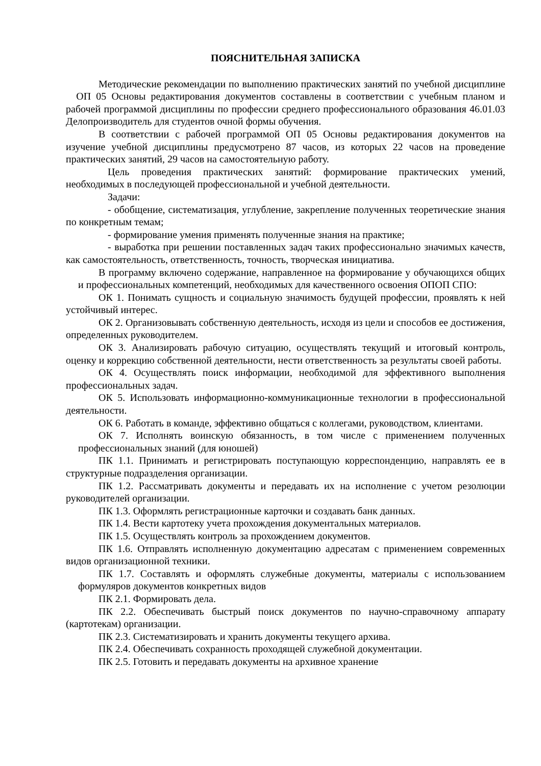ПОЯСНИТЕЛЬНАЯ ЗАПИСКА
Методические рекомендации по выполнению практических занятий по учебной дисциплине ОП 05 Основы редактирования документов составлены в соответствии с учебным планом и рабочей программой дисциплины по профессии среднего профессионального образования 46.01.03 Делопроизводитель для студентов очной формы обучения.
В соответствии с рабочей программой ОП 05 Основы редактирования документов на изучение учебной дисциплины предусмотрено 87 часов, из которых 22 часов на проведение практических занятий, 29 часов на самостоятельную работу.
Цель проведения практических занятий: формирование практических умений, необходимых в последующей профессиональной и учебной деятельности.
Задачи:
- обобщение, систематизация, углубление, закрепление полученных теоретические знания по конкретным темам;
- формирование умения применять полученные знания на практике;
- выработка при решении поставленных задач таких профессионально значимых качеств, как самостоятельность, ответственность, точность, творческая инициатива.
В программу включено содержание, направленное на формирование у обучающихся общих и профессиональных компетенций, необходимых для качественного освоения ОПОП СПО:
ОК 1. Понимать сущность и социальную значимость будущей профессии, проявлять к ней устойчивый интерес.
ОК 2. Организовывать собственную деятельность, исходя из цели и способов ее достижения, определенных руководителем.
ОК 3. Анализировать рабочую ситуацию, осуществлять текущий и итоговый контроль, оценку и коррекцию собственной деятельности, нести ответственность за результаты своей работы.
ОК 4. Осуществлять поиск информации, необходимой для эффективного выполнения профессиональных задач.
ОК 5. Использовать информационно-коммуникационные технологии в профессиональной деятельности.
ОК 6. Работать в команде, эффективно общаться с коллегами, руководством, клиентами.
ОК 7. Исполнять воинскую обязанность, в том числе с применением полученных профессиональных знаний (для юношей)
ПК 1.1. Принимать и регистрировать поступающую корреспонденцию, направлять ее в структурные подразделения организации.
ПК 1.2. Рассматривать документы и передавать их на исполнение с учетом резолюции руководителей организации.
ПК 1.3. Оформлять регистрационные карточки и создавать банк данных.
ПК 1.4. Вести картотеку учета прохождения документальных материалов.
ПК 1.5. Осуществлять контроль за прохождением документов.
ПК 1.6. Отправлять исполненную документацию адресатам с применением современных видов организационной техники.
ПК 1.7. Составлять и оформлять служебные документы, материалы с использованием формуляров документов конкретных видов
ПК 2.1. Формировать дела.
ПК 2.2. Обеспечивать быстрый поиск документов по научно-справочному аппарату (картотекам) организации.
ПК 2.3. Систематизировать и хранить документы текущего архива.
ПК 2.4. Обеспечивать сохранность проходящей служебной документации.
ПК 2.5. Готовить и передавать документы на архивное хранение